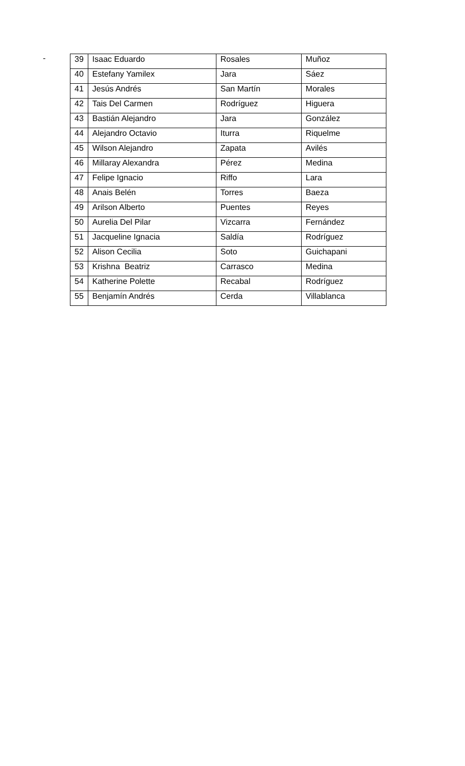-
| 39 | Isaac Eduardo | Rosales | Muñoz |
| 40 | Estefany Yamilex | Jara | Sáez |
| 41 | Jesús Andrés | San Martín | Morales |
| 42 | Tais Del Carmen | Rodríguez | Higuera |
| 43 | Bastián Alejandro | Jara | González |
| 44 | Alejandro Octavio | Iturra | Riquelme |
| 45 | Wilson Alejandro | Zapata | Avilés |
| 46 | Millaray Alexandra | Pérez | Medina |
| 47 | Felipe Ignacio | Riffo | Lara |
| 48 | Anais Belén | Torres | Baeza |
| 49 | Arilson Alberto | Puentes | Reyes |
| 50 | Aurelia Del Pilar | Vizcarra | Fernández |
| 51 | Jacqueline Ignacia | Saldía | Rodríguez |
| 52 | Alison Cecilia | Soto | Guichapani |
| 53 | Krishna Beatriz | Carrasco | Medina |
| 54 | Katherine Polette | Recabal | Rodríguez |
| 55 | Benjamín Andrés | Cerda | Villablanca |